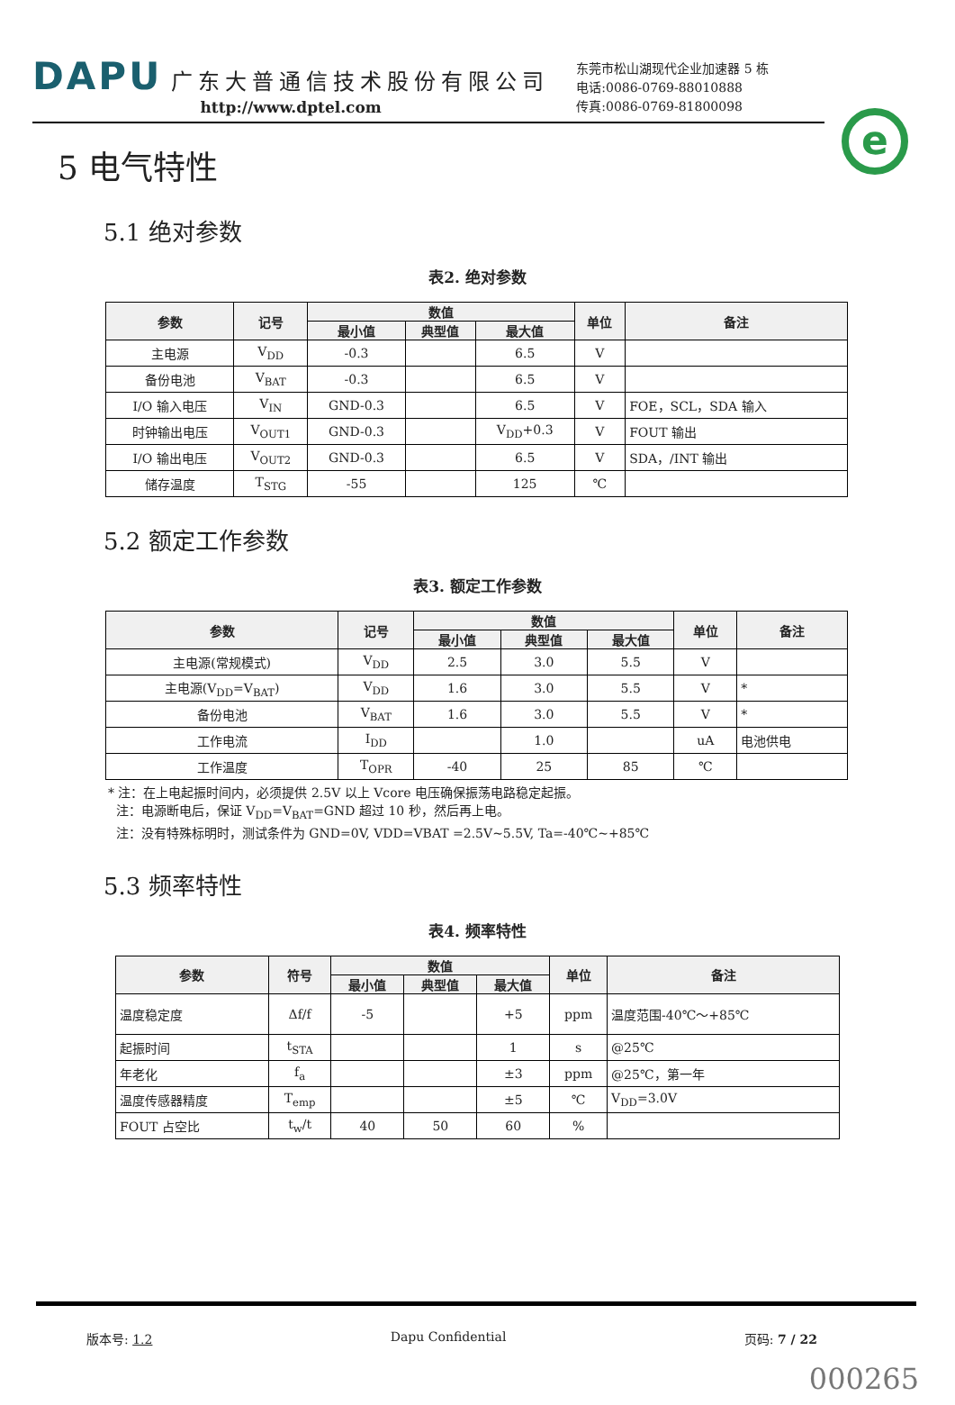DAPU 广东大普通信技术股份有限公司
http://www.dptel.com
东莞市松山湖现代企业加速器 5 栋
电话:0086-0769-88010888
传真:0086-0769-81800098
e
5 电气特性
5.1 绝对参数
表2. 绝对参数
| 参数 | 记号 | 数值 | | | 单位 | 备注 |
| --- | --- | --- | --- | --- | --- | --- |
| | | 最小值 | 典型值 | 最大值 | | |
| 主电源 | V<sub>DD</sub> | -0.3 | | 6.5 | V | |
| 备份电池 | V<sub>BAT</sub> | -0.3 | | 6.5 | V | |
| I/O 输入电压 | V<sub>IN</sub> | GND-0.3 | | 6.5 | V | FOE，SCL，SDA 输入 |
| 时钟输出电压 | V<sub>OUT1</sub> | GND-0.3 | | V<sub>DD</sub>+0.3 | V | FOUT 输出 |
| I/O 输出电压 | V<sub>OUT2</sub> | GND-0.3 | | 6.5 | V | SDA，/INT 输出 |
| 储存温度 | T<sub>STG</sub> | -55 | | 125 | ℃ | |
5.2 额定工作参数
表3. 额定工作参数
| 参数 | 记号 | 数值 | | | 单位 | 备注 |
| --- | --- | --- | --- | --- | --- | --- |
| | | 最小值 | 典型值 | 最大值 | | |
| 主电源(常规模式) | V<sub>DD</sub> | 2.5 | 3.0 | 5.5 | V | |
| 主电源(V<sub>DD</sub>=V<sub>BAT</sub>) | V<sub>DD</sub> | 1.6 | 3.0 | 5.5 | V | * |
| 备份电池 | V<sub>BAT</sub> | 1.6 | 3.0 | 5.5 | V | * |
| 工作电流 | I<sub>DD</sub> | | 1.0 | | uA | 电池供电 |
| 工作温度 | T<sub>OPR</sub> | -40 | 25 | 85 | ℃ | |
* 注：在上电起振时间内，必须提供 2.5V 以上 Vcore 电压确保振荡电路稳定起振。
注：电源断电后，保证 V<sub>DD</sub>=V<sub>BAT</sub>=GND 超过 10 秒，然后再上电。
注：没有特殊标明时，测试条件为 GND=0V, VDD=VBAT =2.5V~5.5V, Ta=-40℃~+85℃
5.3 频率特性
表4. 频率特性
| 参数 | 符号 | 数值 | | | 单位 | 备注 |
| --- | --- | --- | --- | --- | --- | --- |
| | | 最小值 | 典型值 | 最大值 | | |
| 温度稳定度 | Δf/f | -5 | | +5 | ppm | 温度范围-40℃～+85℃ |
| 起振时间 | t<sub>STA</sub> | | | 1 | s | @25℃ |
| 年老化 | f<sub>a</sub> | | | ±3 | ppm | @25℃，第一年 |
| 温度传感器精度 | T<sub>emp</sub> | | | ±5 | ℃ | V<sub>DD</sub>=3.0V |
| FOUT 占空比 | t<sub>w</sub>/t | 40 | 50 | 60 | % | |
版本号: 1.2 Dapu Confidential 页码: 7 / 22
000265